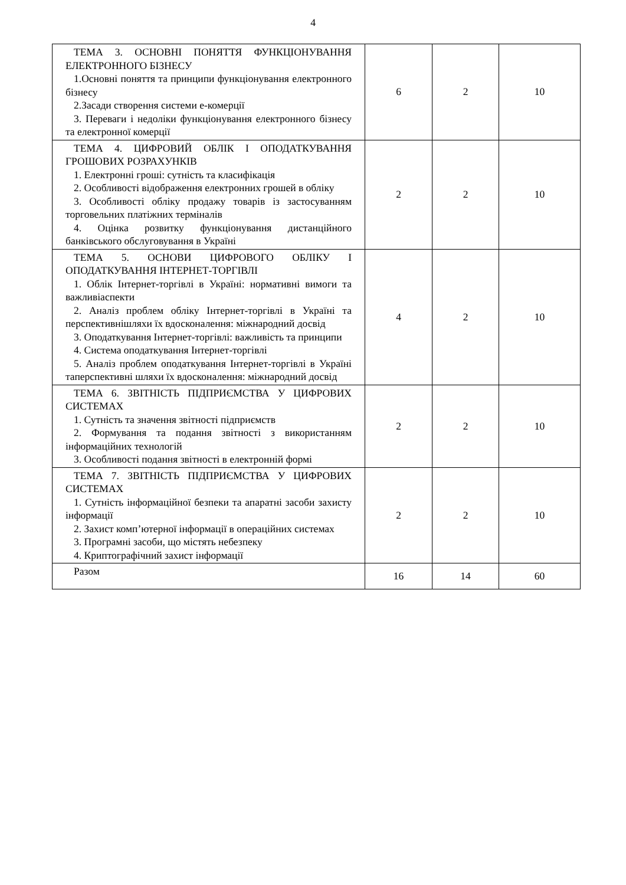4
| ТЕМА 3. ОСНОВНІ ПОНЯТТЯ ФУНКЦІОНУВАННЯ ЕЛЕКТРОННОГО БІЗНЕСУ 1.Основні поняття та принципи функціонування електронного бізнесу 2.Засади створення системи е-комерції 3. Переваги і недоліки функціонування електронного бізнесу та електронної комерції | 6 | 2 | 10 |
| ТЕМА 4. ЦИФРОВИЙ ОБЛІК І ОПОДАТКУВАННЯ ГРОШОВИХ РОЗРАХУНКІВ 1. Електронні гроші: сутність та класифікація 2. Особливості відображення електронних грошей в обліку 3. Особливості обліку продажу товарів із застосуванням торговельних платіжних терміналів 4. Оцінка розвитку функціонування дистанційного банківського обслуговування в Україні | 2 | 2 | 10 |
| ТЕМА 5. ОСНОВИ ЦИФРОВОГО ОБЛІКУ І ОПОДАТКУВАННЯ ІНТЕРНЕТ-ТОРГІВЛІ 1. Облік Інтернет-торгівлі в Україні: нормативні вимоги та важливіаспекти 2. Аналіз проблем обліку Інтернет-торгівлі в Україні та перспективнішляхи їх вдосконалення: міжнародний досвід 3. Оподаткування Інтернет-торгівлі: важливість та принципи 4. Система оподаткування Інтернет-торгівлі 5. Аналіз проблем оподаткування Інтернет-торгівлі в Україні таперспективні шляхи їх вдосконалення: міжнародний досвід | 4 | 2 | 10 |
| ТЕМА 6. ЗВІТНІСТЬ ПІДПРИЄМСТВА У ЦИФРОВИХ СИСТЕМАХ 1. Сутність та значення звітності підприємств 2. Формування та подання звітності з використанням інформаційних технологій 3. Особливості подання звітності в електронній формі | 2 | 2 | 10 |
| ТЕМА 7. ЗВІТНІСТЬ ПІДПРИЄМСТВА У ЦИФРОВИХ СИСТЕМАХ 1. Сутність інформаційної безпеки та апаратні засоби захисту інформації 2. Захист комп’ютерної інформації в операційних системах 3. Програмні засоби, що містять небезпеку 4. Криптографічний захист інформації | 2 | 2 | 10 |
| Разом | 16 | 14 | 60 |